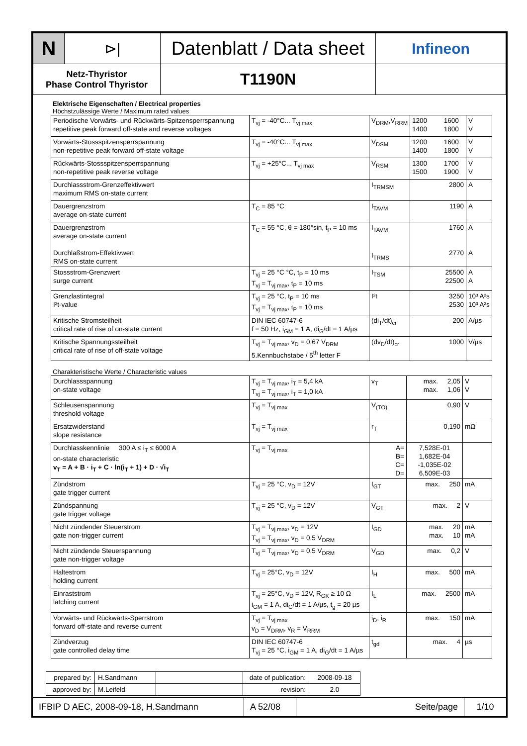| N | ⊳/ | Datenblatt / Data sheet | Infineon |
| Netz-Thyristor Phase Control Thyristor | | T1190N | |
Elektrische Eigenschaften / Electrical properties
Höchstzulässige Werte / Maximum rated values
| Periodische Vorwärts- und Rückwärts-Spitzensperrspannung repetitive peak forward off-state and reverse voltages | T<sub>vj</sub> = -40°C... T<sub>vj max</sub> | V<sub>DRM</sub>,V<sub>RRM</sub> | 1200 1600 1400 1800 | V V |
| Vorwärts-Stossspitzensperrspannung non-repetitive peak forward off-state voltage | T<sub>vj</sub> = -40°C... T<sub>vj max</sub> | V<sub>DSM</sub> | 1200 1600 1400 1800 | V V |
| Rückwärts-Stossspitzensperrspannung non-repetitive peak reverse voltage | T<sub>vj</sub> = +25°C... T<sub>vj max</sub> | V<sub>RSM</sub> | 1300 1700 1500 1900 | V V |
| Durchlassstrom-Grenzeffektivwert maximum RMS on-state current | | I<sub>TRMSM</sub> | 2800 | A |
| Dauergrenzstrom average on-state current | T<sub>C</sub> = 85 °C | I<sub>TAVM</sub> | 1190 | A |
| Dauergrenzstrom average on-state current Durchlaßstrom-Effektivwert RMS on-state current | T<sub>C</sub> = 55 °C, θ = 180°sin, t<sub>P</sub> = 10 ms | I<sub>TAVM</sub> I<sub>TRMS</sub> | 1760 2770 | A A |
| Stossstrom-Grenzwert surge current | T<sub>vj</sub> = 25 °C °C, t<sub>P</sub> = 10 ms T<sub>vj</sub> = T<sub>vj max</sub>, t<sub>P</sub> = 10 ms | I<sub>TSM</sub> | 25500 22500 | A A |
| Grenzlastintegral I²t-value | T<sub>vj</sub> = 25 °C, t<sub>P</sub> = 10 ms T<sub>vj</sub> = T<sub>vj max</sub>, t<sub>P</sub> = 10 ms | I²t | 3250 2530 | 10³ A²s 10³ A²s |
| Kritische Stromsteilheit critical rate of rise of on-state current | DIN IEC 60747-6 f = 50 Hz, i<sub>GM</sub> = 1 A, di<sub>G</sub>/dt = 1 A/µs | (di<sub>T</sub>/dt)<sub>cr</sub> | 200 | A/µs |
| Kritische Spannungssteilheit critical rate of rise of off-state voltage | T<sub>vj</sub> = T<sub>vj max</sub>, v<sub>D</sub> = 0,67 V<sub>DRM</sub> 5.Kennbuchstabe / 5<sup>th</sup> letter F | (dv<sub>D</sub>/dt)<sub>cr</sub> | 1000 | V/µs |
Charakteristische Werte / Characteristic values
| Durchlassspannung on-state voltage | T<sub>vj</sub> = T<sub>vj max</sub>, i<sub>T</sub> = 5,4 kA T<sub>vj</sub> = T<sub>vj max</sub>, i<sub>T</sub> = 1,0 kA | v<sub>T</sub> | max. 2,05 max. 1,06 | V V |
| Schleusenspannung threshold voltage | T<sub>vj</sub> = T<sub>vj max</sub> | V<sub>(TO)</sub> | 0,90 | V |
| Ersatzwiderstand slope resistance | T<sub>vj</sub> = T<sub>vj max</sub> | r<sub>T</sub> | 0,190 | mΩ |
| Durchlasskennlinie 300 A ≤ i<sub>T</sub> ≤ 6000 A on-state characteristic v<sub>T</sub> = A + B · i<sub>T</sub> + C · ln(i<sub>T</sub> + 1) + D · √i<sub>T</sub> | T<sub>vj</sub> = T<sub>vj max</sub> | A= B= C= D= | 7,528E-01 1,682E-04 -1,035E-02 6,509E-03 | |
| Zündstrom gate trigger current | T<sub>vj</sub> = 25 °C, v<sub>D</sub> = 12V | I<sub>GT</sub> | max. 250 | mA |
| Zündspannung gate trigger voltage | T<sub>vj</sub> = 25 °C, v<sub>D</sub> = 12V | V<sub>GT</sub> | max. 2 | V |
| Nicht zündender Steuerstrom gate non-trigger current | T<sub>vj</sub> = T<sub>vj max</sub>, v<sub>D</sub> = 12V T<sub>vj</sub> = T<sub>vj max</sub>, v<sub>D</sub> = 0,5 V<sub>DRM</sub> | I<sub>GD</sub> | max. 20 max. 10 | mA mA |
| Nicht zündende Steuerspannung gate non-trigger voltage | T<sub>vj</sub> = T<sub>vj max</sub>, v<sub>D</sub> = 0,5 V<sub>DRM</sub> | V<sub>GD</sub> | max. 0,2 | V |
| Haltestrom holding current | T<sub>vj</sub> = 25°C, v<sub>D</sub> = 12V | I<sub>H</sub> | max. 500 | mA |
| Einraststrom latching current | T<sub>vj</sub> = 25°C, v<sub>D</sub> = 12V, R<sub>GK</sub> ≥ 10 Ω i<sub>GM</sub> = 1 A, di<sub>G</sub>/dt = 1 A/µs, t<sub>g</sub> = 20 µs | I<sub>L</sub> | max. 2500 | mA |
| Vorwärts- und Rückwärts-Sperrstrom forward off-state and reverse current | T<sub>vj</sub> = T<sub>vj max</sub> v<sub>D</sub> = V<sub>DRM</sub>, v<sub>R</sub> = V<sub>RRM</sub> | i<sub>D</sub>, i<sub>R</sub> | max. 150 | mA |
| Zündverzug gate controlled delay time | DIN IEC 60747-6 T<sub>vj</sub> = 25 °C, i<sub>GM</sub> = 1 A, di<sub>G</sub>/dt = 1 A/µs | t<sub>gd</sub> | max. 4 | µs |
| prepared by: | H.Sandmann | | date of publication: | 2008-09-18 |
| approved by: | M.Leifeld | | revision: | 2.0 |
| IFBIP D AEC, 2008-09-18, H.Sandmann | A 52/08 | Seite/page | 1/10 |